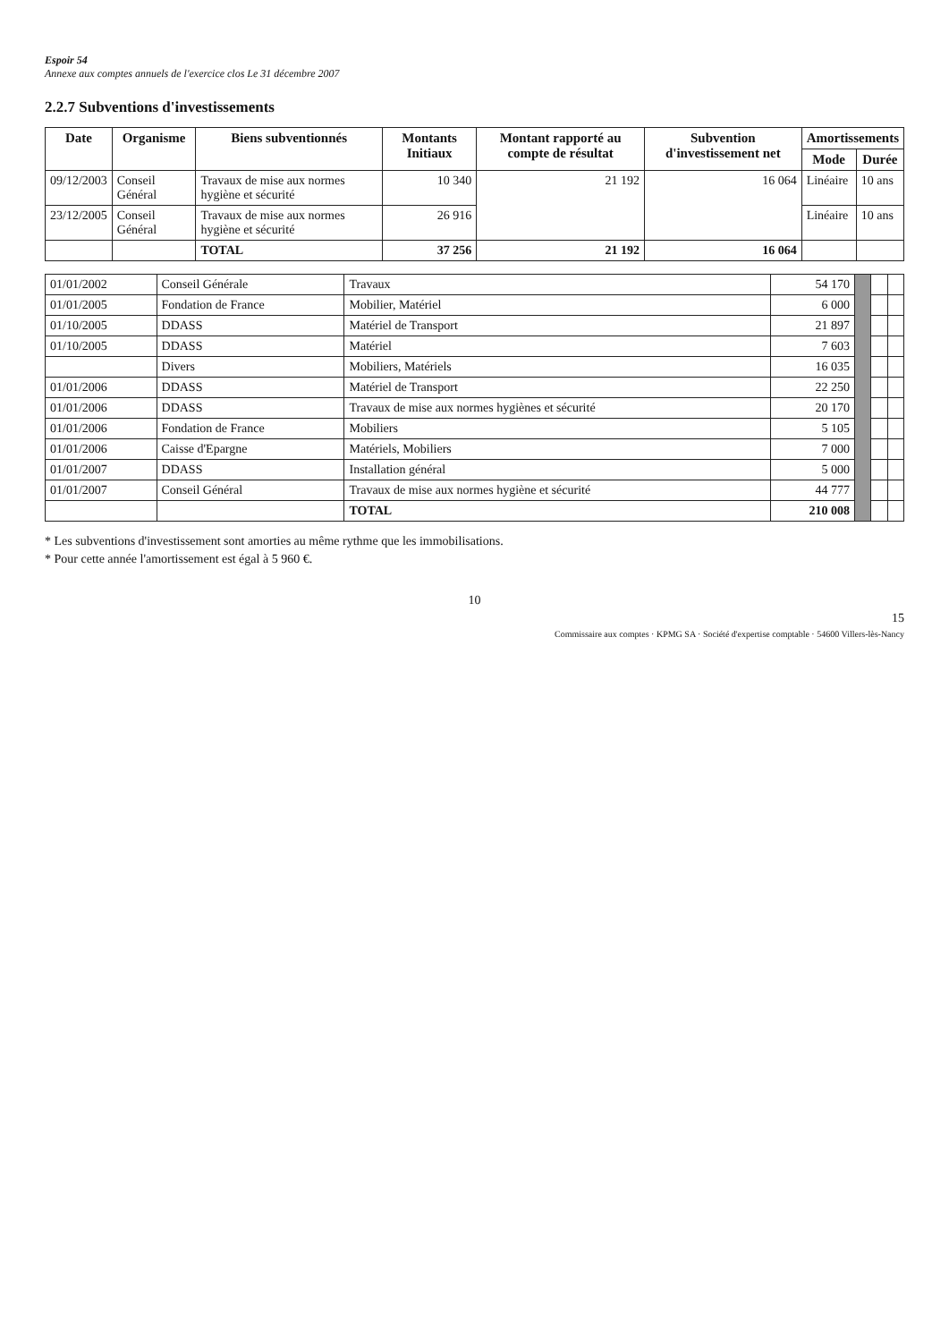Espoir 54
Annexe aux comptes annuels de l'exercice clos Le 31 décembre 2007
2.2.7 Subventions d'investissements
| Date | Organisme | Biens subventionnés | Montants Initiaux | Montant rapporté au compte de résultat | Subvention d'investissement net | Amortissements | |
| --- | --- | --- | --- | --- | --- | --- | --- |
| | | | | | | Mode | Durée |
| 09/12/2003 | Conseil Général | Travaux de mise aux normes hygiène et sécurité | 10 340 | 21 192 | 16 064 | Linéaire | 10 ans |
| 23/12/2005 | Conseil Général | Travaux de mise aux normes hygiène et sécurité | 26 916 | | | Linéaire | 10 ans |
| | | TOTAL | 37 256 | 21 192 | 16 064 | | |
| 01/01/2002 | Conseil Générale | Travaux | 54 170 | | | |
| 01/01/2005 | Fondation de France | Mobilier, Matériel | 6 000 | | | |
| 01/10/2005 | DDASS | Matériel de Transport | 21 897 | | | |
| 01/10/2005 | DDASS | Matériel | 7 603 | | | |
| | Divers | Mobiliers, Matériels | 16 035 | | | |
| 01/01/2006 | DDASS | Matériel de Transport | 22 250 | | | |
| 01/01/2006 | DDASS | Travaux de mise aux normes hygiènes et sécurité | 20 170 | | | |
| 01/01/2006 | Fondation de France | Mobiliers | 5 105 | | | |
| 01/01/2006 | Caisse d'Epargne | Matériels, Mobiliers | 7 000 | | | |
| 01/01/2007 | DDASS | Installation général | 5 000 | | | |
| 01/01/2007 | Conseil Général | Travaux de mise aux normes hygiène et sécurité | 44 777 | | | |
| | | TOTAL | 210 008 | | | |
* Les subventions d'investissement sont amorties au même rythme que les immobilisations.
* Pour cette année l'amortissement est égal à 5 960 €.
10
15
Commissaire aux comptes · KPMG SA · Société d'expertise comptable · 54600 Villers-lès-Nancy